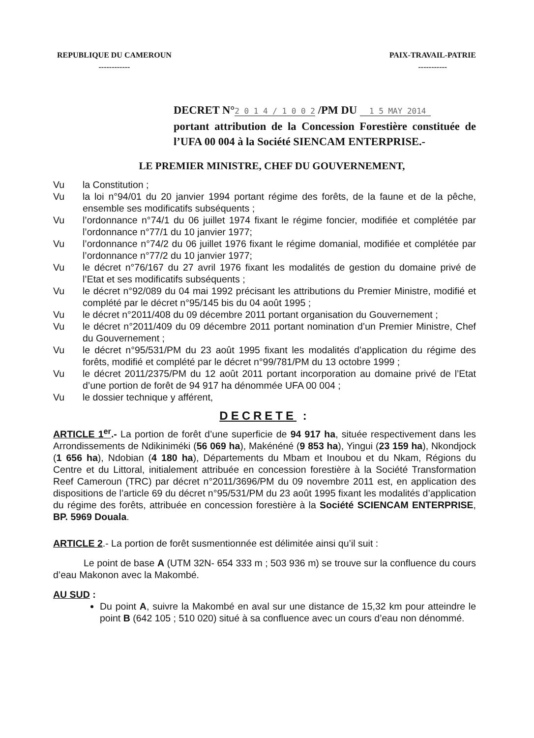REPUBLIQUE DU CAMEROUN
------------
PAIX-TRAVAIL-PATRIE
-----------
DECRET N°2 0 1 4 / 1 0 0 2 /PM DU 1 5 MAY 2014
portant attribution de la Concession Forestière constituée de l’UFA 00 004 à la Société SIENCAM ENTERPRISE.-
LE PREMIER MINISTRE, CHEF DU GOUVERNEMENT,
Vu la Constitution ;
Vu la loi n°94/01 du 20 janvier 1994 portant régime des forêts, de la faune et de la pêche, ensemble ses modificatifs subséquents ;
Vu l’ordonnance n°74/1 du 06 juillet 1974 fixant le régime foncier, modifiée et complétée par l’ordonnance n°77/1 du 10 janvier 1977;
Vu l’ordonnance n°74/2 du 06 juillet 1976 fixant le régime domanial, modifiée et complétée par l’ordonnance n°77/2 du 10 janvier 1977;
Vu le décret n°76/167 du 27 avril 1976 fixant les modalités de gestion du domaine privé de l’Etat et ses modificatifs subséquents ;
Vu le décret n°92/089 du 04 mai 1992 précisant les attributions du Premier Ministre, modifié et complété par le décret n°95/145 bis du 04 août 1995 ;
Vu le décret n°2011/408 du 09 décembre 2011 portant organisation du Gouvernement ;
Vu le décret n°2011/409 du 09 décembre 2011 portant nomination d’un Premier Ministre, Chef du Gouvernement ;
Vu le décret n°95/531/PM du 23 août 1995 fixant les modalités d’application du régime des forêts, modifié et complété par le décret n°99/781/PM du 13 octobre 1999 ;
Vu le décret 2011/2375/PM du 12 août 2011 portant incorporation au domaine privé de l’Etat d’une portion de forêt de 94 917 ha dénommée UFA 00 004 ;
Vu le dossier technique y afférent,
DECRETE :
ARTICLE 1<sup>er</sup>.- La portion de forêt d’une superficie de 94 917 ha, située respectivement dans les Arrondissements de Ndikiniméki (56 069 ha), Makénéné (9 853 ha), Yingui (23 159 ha), Nkondjock (1 656 ha), Ndobian (4 180 ha), Départements du Mbam et Inoubou et du Nkam, Régions du Centre et du Littoral, initialement attribuée en concession forestière à la Société Transformation Reef Cameroun (TRC) par décret n°2011/3696/PM du 09 novembre 2011 est, en application des dispositions de l’article 69 du décret n°95/531/PM du 23 août 1995 fixant les modalités d’application du régime des forêts, attribuée en concession forestière à la Société SCIENCAM ENTERPRISE, BP. 5969 Douala.
ARTICLE 2.- La portion de forêt susmentionnée est délimitée ainsi qu’il suit :
Le point de base A (UTM 32N- 654 333 m ; 503 936 m) se trouve sur la confluence du cours d’eau Makonon avec la Makombé.
AU SUD :
Du point A, suivre la Makombé en aval sur une distance de 15,32 km pour atteindre le point B (642 105 ; 510 020) situé à sa confluence avec un cours d’eau non dénommé.